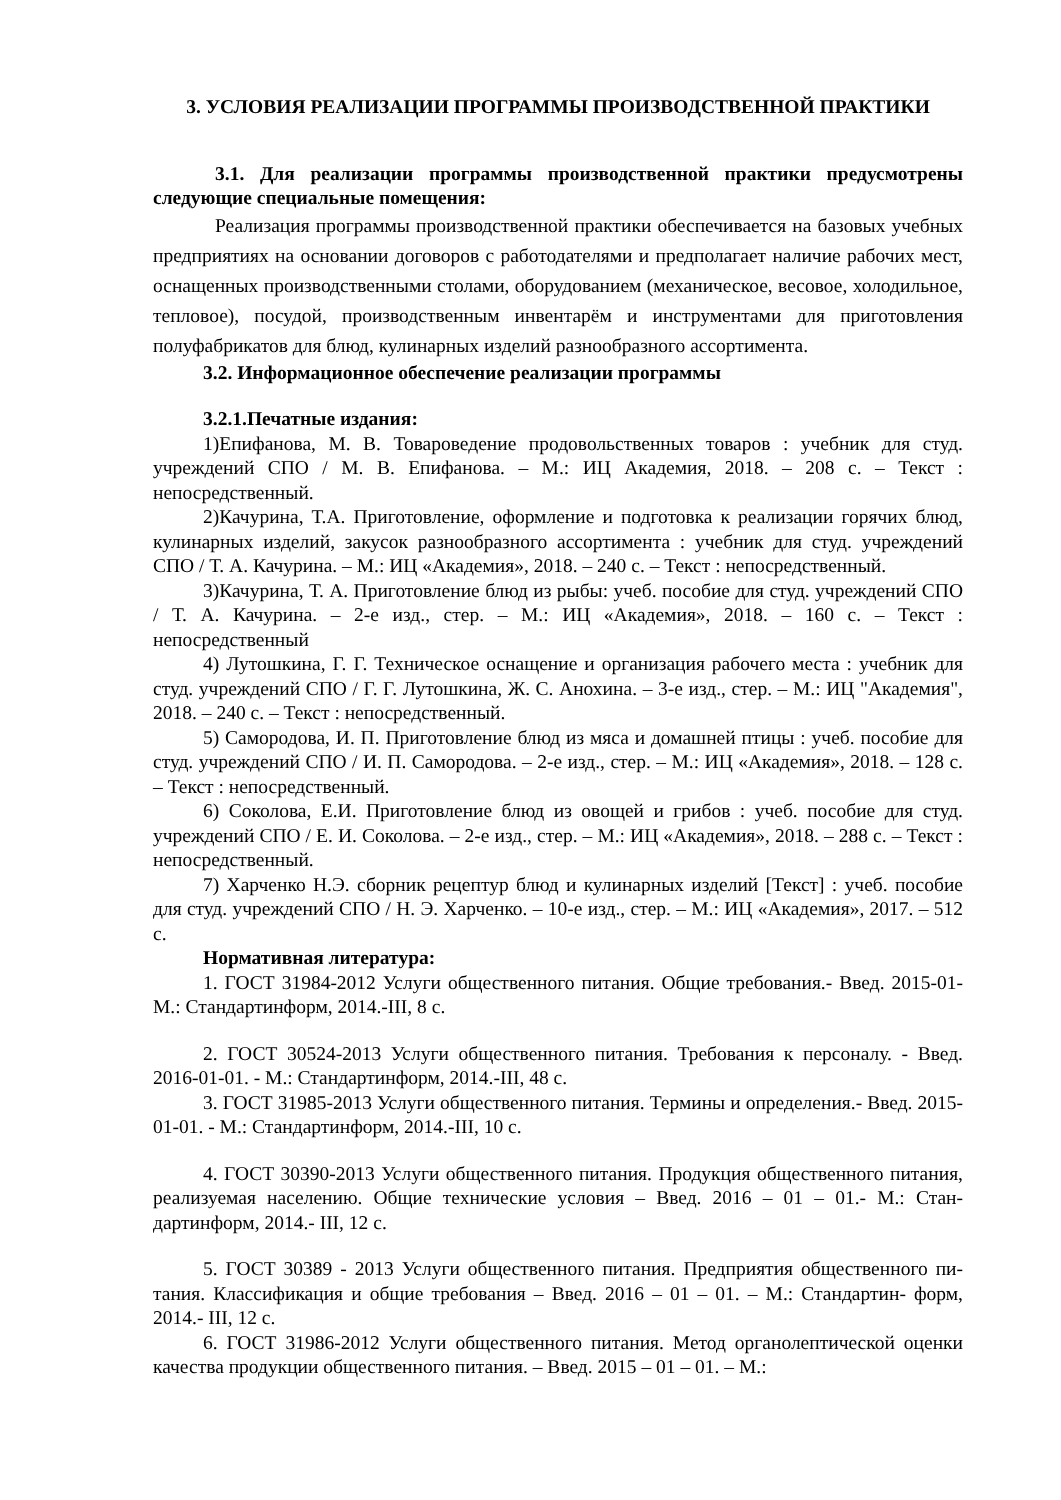3. УСЛОВИЯ РЕАЛИЗАЦИИ ПРОГРАММЫ ПРОИЗВОДСТВЕННОЙ ПРАКТИКИ
3.1. Для реализации программы производственной практики предусмотрены следующие специальные помещения:
Реализация программы производственной практики обеспечивается на базовых учебных предприятиях на основании договоров с работодателями и предполагает наличие рабочих мест, оснащенных производственными столами, оборудованием (механическое, весовое, холодильное, тепловое), посудой, производственным инвентарём и инструментами для приготовления полуфабрикатов для блюд, кулинарных изделий разнообразного ассортимента.
3.2. Информационное обеспечение реализации программы
3.2.1.Печатные издания:
1)Епифанова, М. В. Товароведение продовольственных товаров : учебник для студ. учреждений СПО / М. В. Епифанова. – М.: ИЦ Академия, 2018. – 208 с. – Текст : непосредственный.
2)Качурина, Т.А. Приготовление, оформление и подготовка к реализации горячих блюд, кулинарных изделий, закусок разнообразного ассортимента : учебник для студ. учреждений СПО / Т. А. Качурина. – М.: ИЦ «Академия», 2018. – 240 с. – Текст : непосредственный.
3)Качурина, Т. А. Приготовление блюд из рыбы: учеб. пособие для студ. учреждений СПО / Т. А. Качурина. – 2-е изд., стер. – М.: ИЦ «Академия», 2018. – 160 с. – Текст : непосредственный
4) Лутошкина, Г. Г. Техническое оснащение и организация рабочего места : учебник для студ. учреждений СПО / Г. Г. Лутошкина, Ж. С. Анохина. – 3-е изд., стер. – М.: ИЦ "Академия", 2018. – 240 с. – Текст : непосредственный.
5) Самородова, И. П. Приготовление блюд из мяса и домашней птицы : учеб. пособие для студ. учреждений СПО / И. П. Самородова. – 2-е изд., стер. – М.: ИЦ «Академия», 2018. – 128 с. – Текст : непосредственный.
6) Соколова, Е.И. Приготовление блюд из овощей и грибов : учеб. пособие для студ. учреждений СПО / Е. И. Соколова. – 2-е изд., стер. – М.: ИЦ «Академия», 2018. – 288 с. – Текст : непосредственный.
7) Харченко Н.Э. сборник рецептур блюд и кулинарных изделий [Текст] : учеб. пособие для студ. учреждений СПО / Н. Э. Харченко. – 10-е изд., стер. – М.: ИЦ «Академия», 2017. – 512 с.
Нормативная литература:
1. ГОСТ 31984-2012 Услуги общественного питания. Общие требования.- Введ. 2015-01- М.: Стандартинформ, 2014.-III, 8 с.
2. ГОСТ 30524-2013 Услуги общественного питания. Требования к персоналу. - Введ. 2016-01-01. - М.: Стандартинформ, 2014.-III, 48 с.
3. ГОСТ 31985-2013 Услуги общественного питания. Термины и определения.- Введ. 2015- 01-01. - М.: Стандартинформ, 2014.-III, 10 с.
4. ГОСТ 30390-2013 Услуги общественного питания. Продукция общественного питания, реализуемая населению. Общие технические условия – Введ. 2016 – 01 – 01.- М.: Стан- дартинформ, 2014.- III, 12 с.
5. ГОСТ 30389 - 2013 Услуги общественного питания. Предприятия общественного пи- тания. Классификация и общие требования – Введ. 2016 – 01 – 01. – М.: Стандартин- форм, 2014.- III, 12 с.
6. ГОСТ 31986-2012 Услуги общественного питания. Метод органолептической оценки качества продукции общественного питания. – Введ. 2015 – 01 – 01. – М.: